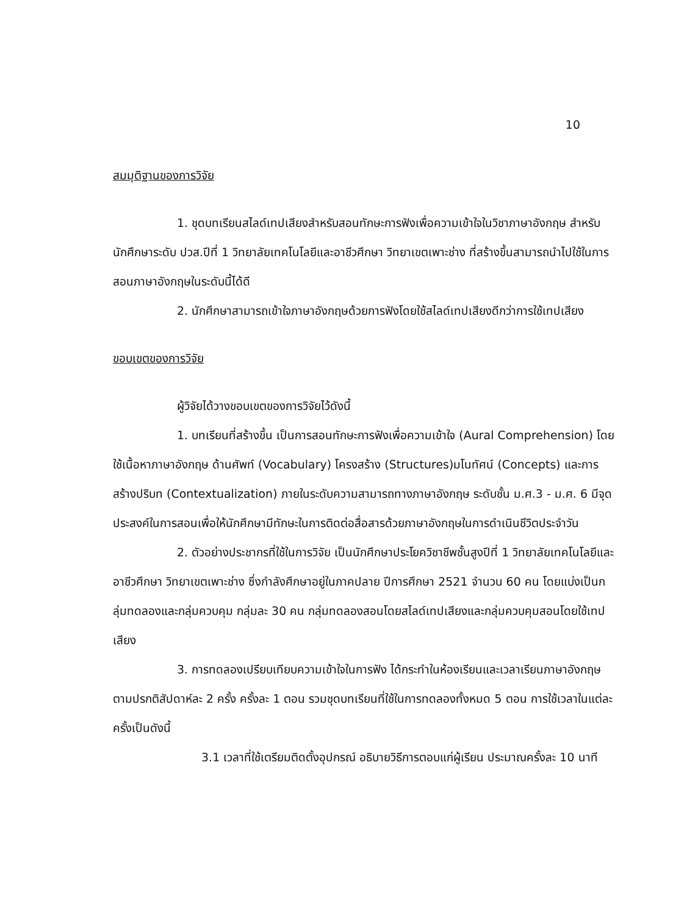10
สมมุติฐานของการวิจัย
1. ชุดบทเรียนสไลด์เทปเสียงสำหรับสอนทักษะการฟังเพื่อความเข้าใจในวิชาภาษาอังกฤษ สำหรับนักศึกษาระดับ ปวส.ปีที่ 1 วิทยาลัยเทคโนโลยีและอาชีวศึกษา วิทยาเขตเพาะช่าง ที่สร้างขึ้นสามารถนำไปใช้ในการสอนภาษาอังกฤษในระดับนี้ได้ดี
2. นักศึกษาสามารถเข้าใจภาษาอังกฤษด้วยการฟังโดยใช้สไลด์เทปเสียงดีกว่าการใช้เทปเสียง
ขอบเขตของการวิจัย
ผู้วิจัยได้วางขอบเขตของการวิจัยไว้ดังนี้
1. บทเรียนที่สร้างขึ้น เป็นการสอนทักษะการฟังเพื่อความเข้าใจ (Aural Comprehension) โดยใช้เนื้อหาภาษาอังกฤษ ด้านศัพท์ (Vocabulary) โครงสร้าง (Structures)มโนทัศน์ (Concepts) และการสร้างปริบท (Contextualization) ภายในระดับความสามารถทางภาษาอังกฤษ ระดับชั้น ม.ศ.3 - ม.ศ. 6 มีจุดประสงค์ในการสอนเพื่อให้นักศึกษามีทักษะในการติดต่อสื่อสารด้วยภาษาอังกฤษในการดำเนินชีวิตประจำวัน
2. ตัวอย่างประชากรที่ใช้ในการวิจัย เป็นนักศึกษาประโยควิชาชีพชั้นสูงปีที่ 1 วิทยาลัยเทคโนโลยีและอาชีวศึกษา วิทยาเขตเพาะช่าง ซึ่งกำลังศึกษาอยู่ในภาคปลาย ปีการศึกษา 2521 จำนวน 60 คน โดยแบ่งเป็นกลุ่มทดลองและกลุ่มควบคุม กลุ่มละ 30 คน กลุ่มทดลองสอนโดยสไลด์เทปเสียงและกลุ่มควบคุมสอนโดยใช้เทปเสียง
3. การทดลองเปรียบเทียบความเข้าใจในการฟัง ได้กระทำในห้องเรียนและเวลาเรียนภาษาอังกฤษตามปรกติสัปดาห์ละ 2 ครั้ง ครั้งละ 1 ตอน รวมชุดบทเรียนที่ใช้ในการทดลองทั้งหมด 5 ตอน การใช้เวลาในแต่ละครั้งเป็นดังนี้
3.1 เวลาที่ใช้เตรียมติดตั้งอุปกรณ์ อธิบายวิธีการตอบแก่ผู้เรียน ประมาณครั้งละ 10 นาที